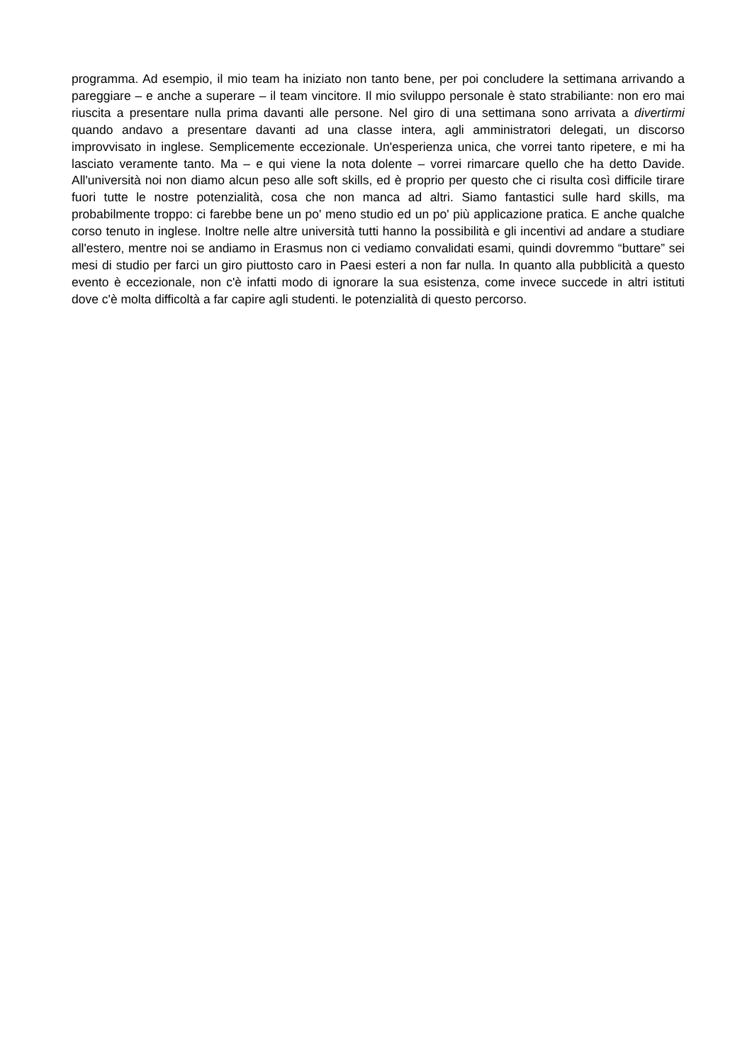programma. Ad esempio, il mio team ha iniziato non tanto bene, per poi concludere la settimana arrivando a pareggiare – e anche a superare – il team vincitore. Il mio sviluppo personale è stato strabiliante: non ero mai riuscita a presentare nulla prima davanti alle persone. Nel giro di una settimana sono arrivata a divertirmi quando andavo a presentare davanti ad una classe intera, agli amministratori delegati, un discorso improvvisato in inglese. Semplicemente eccezionale. Un'esperienza unica, che vorrei tanto ripetere, e mi ha lasciato veramente tanto. Ma – e qui viene la nota dolente – vorrei rimarcare quello che ha detto Davide. All'università noi non diamo alcun peso alle soft skills, ed è proprio per questo che ci risulta così difficile tirare fuori tutte le nostre potenzialità, cosa che non manca ad altri. Siamo fantastici sulle hard skills, ma probabilmente troppo: ci farebbe bene un po' meno studio ed un po' più applicazione pratica. E anche qualche corso tenuto in inglese. Inoltre nelle altre università tutti hanno la possibilità e gli incentivi ad andare a studiare all'estero, mentre noi se andiamo in Erasmus non ci vediamo convalidati esami, quindi dovremmo “buttare” sei mesi di studio per farci un giro piuttosto caro in Paesi esteri a non far nulla. In quanto alla pubblicità a questo evento è eccezionale, non c'è infatti modo di ignorare la sua esistenza, come invece succede in altri istituti dove c'è molta difficoltà a far capire agli studenti. le potenzialità di questo percorso.